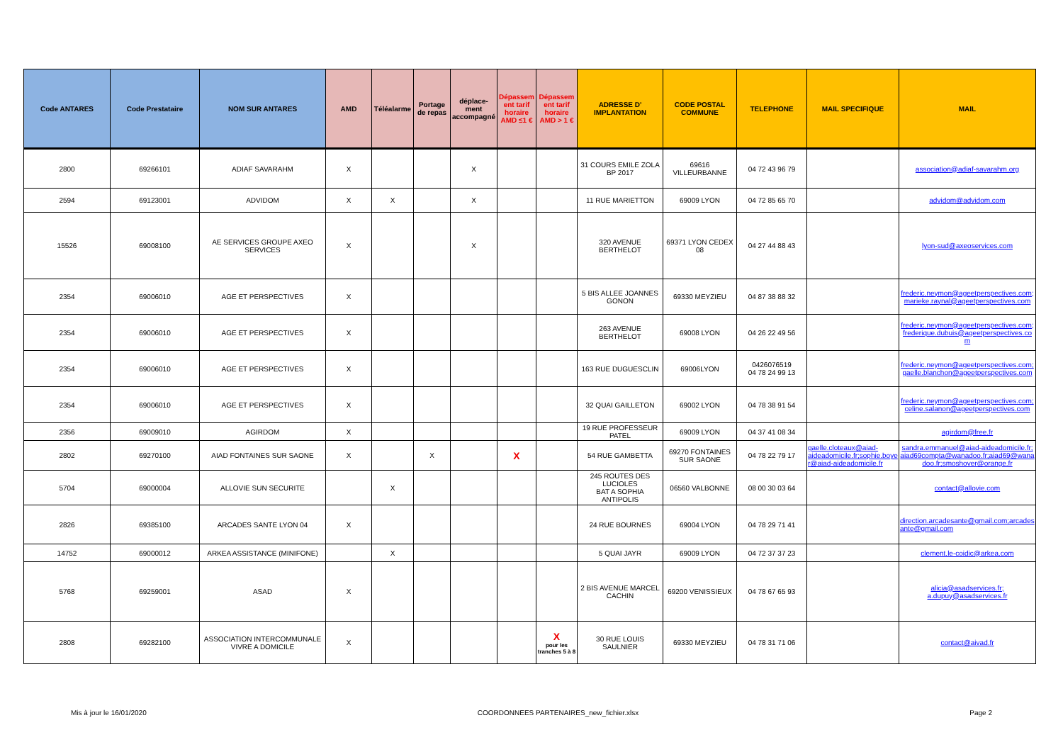| Code ANTARES | Code Prestataire | NOM SUR ANTARES | AMD | Téléalarme | Portage de repas | déplace-ment accompagné | Dépassement tarif horaire AMD ≤1 € | Dépassement tarif horaire AMD > 1 € | ADRESSE D' IMPLANTATION | CODE POSTAL COMMUNE | TELEPHONE | MAIL SPECIFIQUE | MAIL |
| --- | --- | --- | --- | --- | --- | --- | --- | --- | --- | --- | --- | --- | --- |
| 2800 | 69266101 | ADIAF SAVARAHM | X | | | X | | | 31 COURS EMILE ZOLA BP 2017 | 69616 VILLEURBANNE | 04 72 43 96 79 | | association@adiaf-savarahm.org |
| 2594 | 69123001 | ADVIDOM | X | X | | X | | | 11 RUE MARIETTON | 69009 LYON | 04 72 85 65 70 | | advidom@advidom.com |
| 15526 | 69008100 | AE SERVICES GROUPE AXEO SERVICES | X | | | X | | | 320 AVENUE BERTHELOT | 69371 LYON CEDEX 08 | 04 27 44 88 43 | | lyon-sud@axeoservices.com |
| 2354 | 69006010 | AGE ET PERSPECTIVES | X | | | | | | 5 BIS ALLEE JOANNES GONON | 69330 MEYZIEU | 04 87 38 88 32 | | frederic.neymon@ageetperspectives.com; marieke.raynal@ageetperspectives.com |
| 2354 | 69006010 | AGE ET PERSPECTIVES | X | | | | | | 263 AVENUE BERTHELOT | 69008 LYON | 04 26 22 49 56 | | frederic.neymon@ageetperspectives.com; frederique.dubuis@ageetperspectives.com |
| 2354 | 69006010 | AGE ET PERSPECTIVES | X | | | | | | 163 RUE DUGUESCLIN | 69006LYON | 0426076519 04 78 24 99 13 | | frederic.neymon@ageetperspectives.com; gaelle.blanchon@ageetperspectives.com |
| 2354 | 69006010 | AGE ET PERSPECTIVES | X | | | | | | 32 QUAI GAILLETON | 69002 LYON | 04 78 38 91 54 | | frederic.neymon@ageetperspectives.com; celine.salanon@ageetperspectives.com |
| 2356 | 69009010 | AGIRDOM | X | | | | | | 19 RUE PROFESSEUR PATEL | 69009 LYON | 04 37 41 08 34 | | agirdom@free.fr |
| 2802 | 69270100 | AIAD FONTAINES SUR SAONE | X | | X | | X | | 54 RUE GAMBETTA | 69270 FONTAINES SUR SAONE | 04 78 22 79 17 | gaelle.cloteaux@aiad-aideadomicile.fr;sophie.boyer@aiad-aideadomicile.fr | sandra.emmanuel@aiad-aideadomicile.fr; aiad69compta@wanadoo.fr;aiad69@wanadoo.fr;smoshover@orange.fr |
| 5704 | 69000004 | ALLOVIE SUN SECURITE | | X | | | | | 245 ROUTES DES LUCIOLES BAT A SOPHIA ANTIPOLIS | 06560 VALBONNE | 08 00 30 03 64 | | contact@allovie.com |
| 2826 | 69385100 | ARCADES SANTE LYON 04 | X | | | | | | 24 RUE BOURNES | 69004 LYON | 04 78 29 71 41 | | direction.arcadesante@gmail.com;arcadesante@gmail.com |
| 14752 | 69000012 | ARKEA ASSISTANCE (MINIFONE) | | X | | | | | 5 QUAI JAYR | 69009 LYON | 04 72 37 37 23 | | clement.le-coidic@arkea.com |
| 5768 | 69259001 | ASAD | X | | | | | | 2 BIS AVENUE MARCEL CACHIN | 69200 VENISSIEUX | 04 78 67 65 93 | | alicia@asadservices.fr; a.dupuy@asadservices.fr |
| 2808 | 69282100 | ASSOCIATION INTERCOMMUNALE VIVRE A DOMICILE | X | | | | | X pour les tranches 5 à 8 | 30 RUE LOUIS SAULNIER | 69330 MEYZIEU | 04 78 31 71 06 | | contact@aivad.fr |
Mis à jour le 16/01/2020 COORDONNEES PARTENAIRES_new_fichier.xlsx Page 2